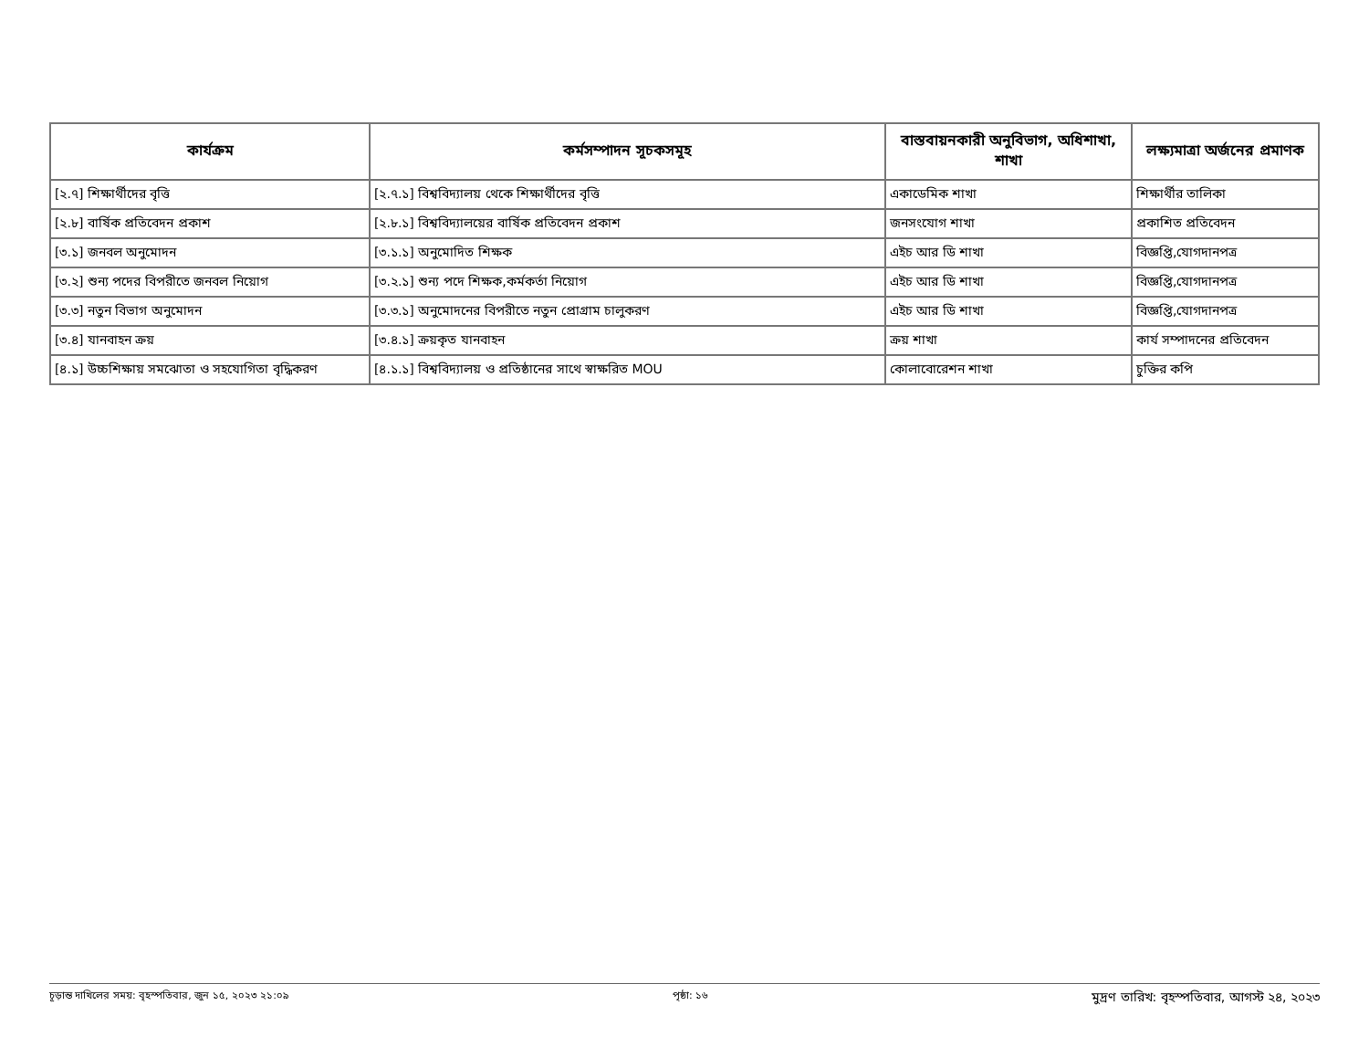| কার্যক্রম | কর্মসম্পাদন সূচকসমূহ | বাস্তবায়নকারী অনুবিভাগ, অধিশাখা, শাখা | লক্ষ্যমাত্রা অর্জনের প্রমাণক |
| --- | --- | --- | --- |
| [২.৭] শিক্ষার্থীদের বৃত্তি | [২.৭.১] বিশ্ববিদ্যালয় থেকে শিক্ষার্থীদের বৃত্তি | একাডেমিক শাখা | শিক্ষার্থীর তালিকা |
| [২.৮] বার্ষিক প্রতিবেদন প্রকাশ | [২.৮.১] বিশ্ববিদ্যালয়ের বার্ষিক প্রতিবেদন প্রকাশ | জনসংযোগ শাখা | প্রকাশিত প্রতিবেদন |
| [৩.১] জনবল অনুমোদন | [৩.১.১] অনুমোদিত শিক্ষক | এইচ আর ডি শাখা | বিজ্ঞপ্তি,যোগদানপত্র |
| [৩.২] শুন্য পদের বিপরীতে জনবল নিয়োগ | [৩.২.১] শুন্য পদে শিক্ষক,কর্মকর্তা নিয়োগ | এইচ আর ডি শাখা | বিজ্ঞপ্তি,যোগদানপত্র |
| [৩.৩] নতুন বিভাগ অনুমোদন | [৩.৩.১] অনুমোদনের বিপরীতে নতুন প্রোগ্রাম চালুকরণ | এইচ আর ডি শাখা | বিজ্ঞপ্তি,যোগদানপত্র |
| [৩.৪] যানবাহন ক্রয় | [৩.৪.১] ক্রয়কৃত যানবাহন | ক্রয় শাখা | কার্য সম্পাদনের প্রতিবেদন |
| [৪.১] উচ্চশিক্ষায় সমঝোতা ও সহযোগিতা বৃদ্ধিকরণ | [৪.১.১] বিশ্ববিদ্যালয় ও প্রতিষ্ঠানের সাথে স্বাক্ষরিত MOU | কোলাবোরেশন শাখা | চুক্তির কপি |
চূড়ান্ত দাখিলের সময়: বৃহস্পতিবার, জুন ১৫, ২০২৩ ২১:০৯ পৃষ্ঠা: ১৬ মুদ্রণ তারিখ: বৃহস্পতিবার, আগস্ট ২৪, ২০২৩